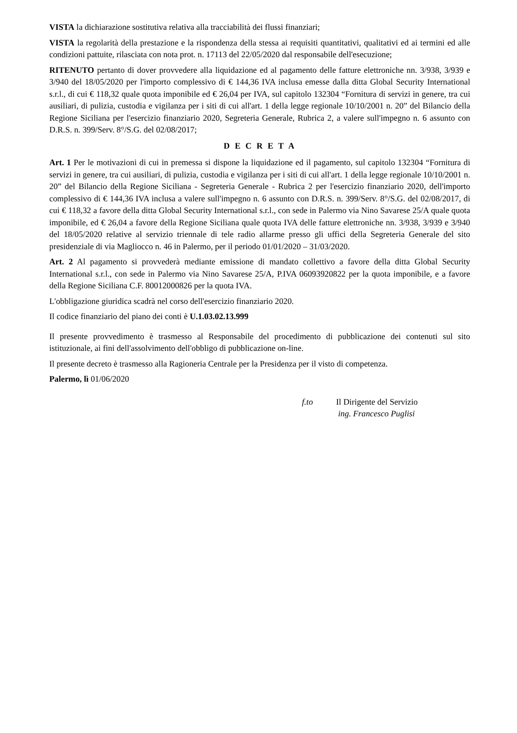VISTA la dichiarazione sostitutiva relativa alla tracciabilità dei flussi finanziari;
VISTA la regolarità della prestazione e la rispondenza della stessa ai requisiti quantitativi, qualitativi ed ai termini ed alle condizioni pattuite, rilasciata con nota prot. n. 17113 del 22/05/2020 dal responsabile dell'esecuzione;
RITENUTO pertanto di dover provvedere alla liquidazione ed al pagamento delle fatture elettroniche nn. 3/938, 3/939 e 3/940 del 18/05/2020 per l'importo complessivo di € 144,36 IVA inclusa emesse dalla ditta Global Security International s.r.l., di cui € 118,32 quale quota imponibile ed € 26,04 per IVA, sul capitolo 132304 “Fornitura di servizi in genere, tra cui ausiliari, di pulizia, custodia e vigilanza per i siti di cui all'art. 1 della legge regionale 10/10/2001 n. 20” del Bilancio della Regione Siciliana per l'esercizio finanziario 2020, Segreteria Generale, Rubrica 2, a valere sull'impegno n. 6 assunto con D.R.S. n. 399/Serv. 8°/S.G. del 02/08/2017;
D E C R E T A
Art. 1 Per le motivazioni di cui in premessa si dispone la liquidazione ed il pagamento, sul capitolo 132304 “Fornitura di servizi in genere, tra cui ausiliari, di pulizia, custodia e vigilanza per i siti di cui all'art. 1 della legge regionale 10/10/2001 n. 20” del Bilancio della Regione Siciliana - Segreteria Generale - Rubrica 2 per l'esercizio finanziario 2020, dell'importo complessivo di € 144,36 IVA inclusa a valere sull'impegno n. 6 assunto con D.R.S. n. 399/Serv. 8°/S.G. del 02/08/2017, di cui € 118,32 a favore della ditta Global Security International s.r.l., con sede in Palermo via Nino Savarese 25/A quale quota imponibile, ed € 26,04 a favore della Regione Siciliana quale quota IVA delle fatture elettroniche nn. 3/938, 3/939 e 3/940 del 18/05/2020 relative al servizio triennale di tele radio allarme presso gli uffici della Segreteria Generale del sito presidenziale di via Magliocco n. 46 in Palermo, per il periodo 01/01/2020 – 31/03/2020.
Art. 2 Al pagamento si provvederà mediante emissione di mandato collettivo a favore della ditta Global Security International s.r.l., con sede in Palermo via Nino Savarese 25/A, P.IVA 06093920822 per la quota imponibile, e a favore della Regione Siciliana C.F. 80012000826 per la quota IVA.
L'obbligazione giuridica scadrà nel corso dell'esercizio finanziario 2020.
Il codice finanziario del piano dei conti è U.1.03.02.13.999
Il presente provvedimento è trasmesso al Responsabile del procedimento di pubblicazione dei contenuti sul sito istituzionale, ai fini dell'assolvimento dell'obbligo di pubblicazione on-line.
Il presente decreto è trasmesso alla Ragioneria Centrale per la Presidenza per il visto di competenza.
Palermo, lì 01/06/2020
f.to Il Dirigente del Servizio
ing. Francesco Puglisi